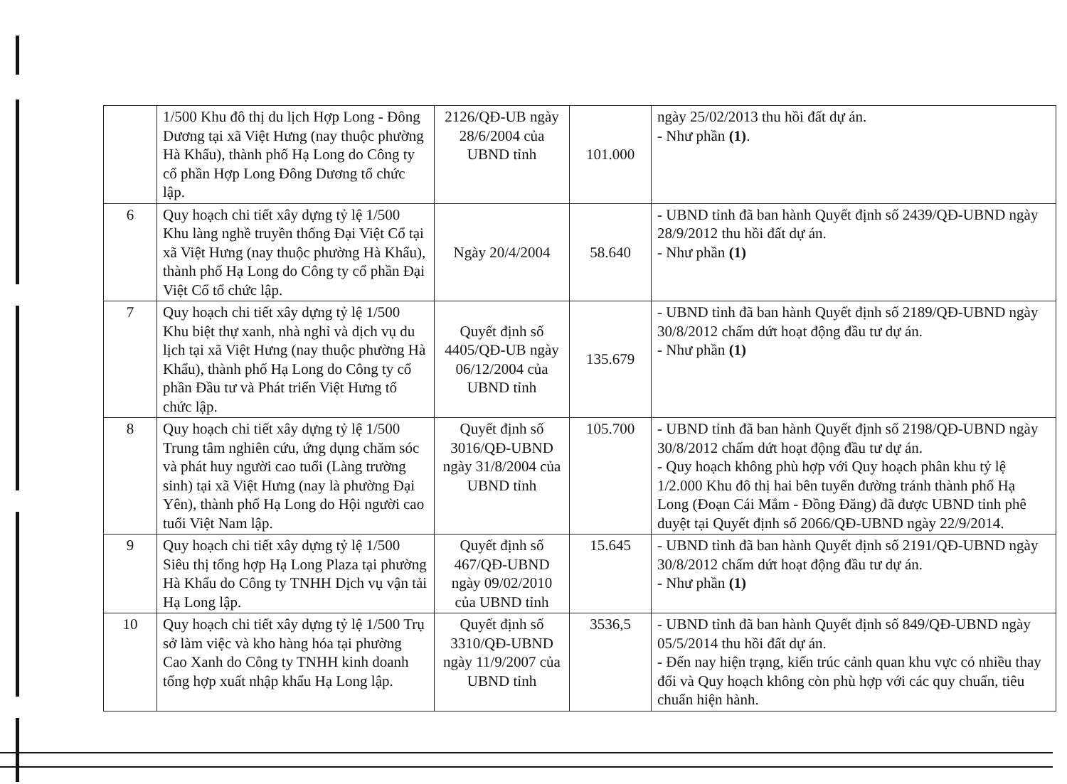| | 1/500 Khu đô thị du lịch Hợp Long - Đông Dương tại xã Việt Hưng (nay thuộc phường Hà Khẩu), thành phố Hạ Long do Công ty cổ phần Hợp Long Đông Dương tổ chức lập. | 2126/QĐ-UB ngày 28/6/2004 của UBND tỉnh | 101.000 | ngày 25/02/2013 thu hồi đất dự án. - Như phần (1) . |
| 6 | Quy hoạch chi tiết xây dựng tỷ lệ 1/500 Khu làng nghề truyền thống Đại Việt Cổ tại xã Việt Hưng (nay thuộc phường Hà Khẩu), thành phố Hạ Long do Công ty cổ phần Đại Việt Cổ tổ chức lập. | Ngày 20/4/2004 | 58.640 | - UBND tỉnh đã ban hành Quyết định số 2439/QĐ-UBND ngày 28/9/2012 thu hồi đất dự án. - Như phần (1) |
| 7 | Quy hoạch chi tiết xây dựng tỷ lệ 1/500 Khu biệt thự xanh, nhà nghỉ và dịch vụ du lịch tại xã Việt Hưng (nay thuộc phường Hà Khẩu), thành phố Hạ Long do Công ty cổ phần Đầu tư và Phát triển Việt Hưng tổ chức lập. | Quyết định số 4405/QĐ-UB ngày 06/12/2004 của UBND tỉnh | 135.679 | - UBND tỉnh đã ban hành Quyết định số 2189/QĐ-UBND ngày 30/8/2012 chấm dứt hoạt động đầu tư dự án. - Như phần (1) |
| 8 | Quy hoạch chi tiết xây dựng tỷ lệ 1/500 Trung tâm nghiên cứu, ứng dụng chăm sóc và phát huy người cao tuổi (Làng trường sinh) tại xã Việt Hưng (nay là phường Đại Yên), thành phố Hạ Long do Hội người cao tuổi Việt Nam lập. | Quyết định số 3016/QĐ-UBND ngày 31/8/2004 của UBND tỉnh | 105.700 | - UBND tỉnh đã ban hành Quyết định số 2198/QĐ-UBND ngày 30/8/2012 chấm dứt hoạt động đầu tư dự án. - Quy hoạch không phù hợp với Quy hoạch phân khu tỷ lệ 1/2.000 Khu đô thị hai bên tuyến đường tránh thành phố Hạ Long (Đoạn Cái Mắm - Đồng Đăng) đã được UBND tỉnh phê duyệt tại Quyết định số 2066/QĐ-UBND ngày 22/9/2014. |
| 9 | Quy hoạch chi tiết xây dựng tỷ lệ 1/500 Siêu thị tổng hợp Hạ Long Plaza tại phường Hà Khẩu do Công ty TNHH Dịch vụ vận tải Hạ Long lập. | Quyết định số 467/QĐ-UBND ngày 09/02/2010 của UBND tỉnh | 15.645 | - UBND tỉnh đã ban hành Quyết định số 2191/QĐ-UBND ngày 30/8/2012 chấm dứt hoạt động đầu tư dự án. - Như phần (1) |
| 10 | Quy hoạch chi tiết xây dựng tỷ lệ 1/500 Trụ sở làm việc và kho hàng hóa tại phường Cao Xanh do Công ty TNHH kinh doanh tổng hợp xuất nhập khẩu Hạ Long lập. | Quyết định số 3310/QĐ-UBND ngày 11/9/2007 của UBND tỉnh | 3536,5 | - UBND tỉnh đã ban hành Quyết định số 849/QĐ-UBND ngày 05/5/2014 thu hồi đất dự án. - Đến nay hiện trạng, kiến trúc cảnh quan khu vực có nhiều thay đổi và Quy hoạch không còn phù hợp với các quy chuẩn, tiêu chuẩn hiện hành. |